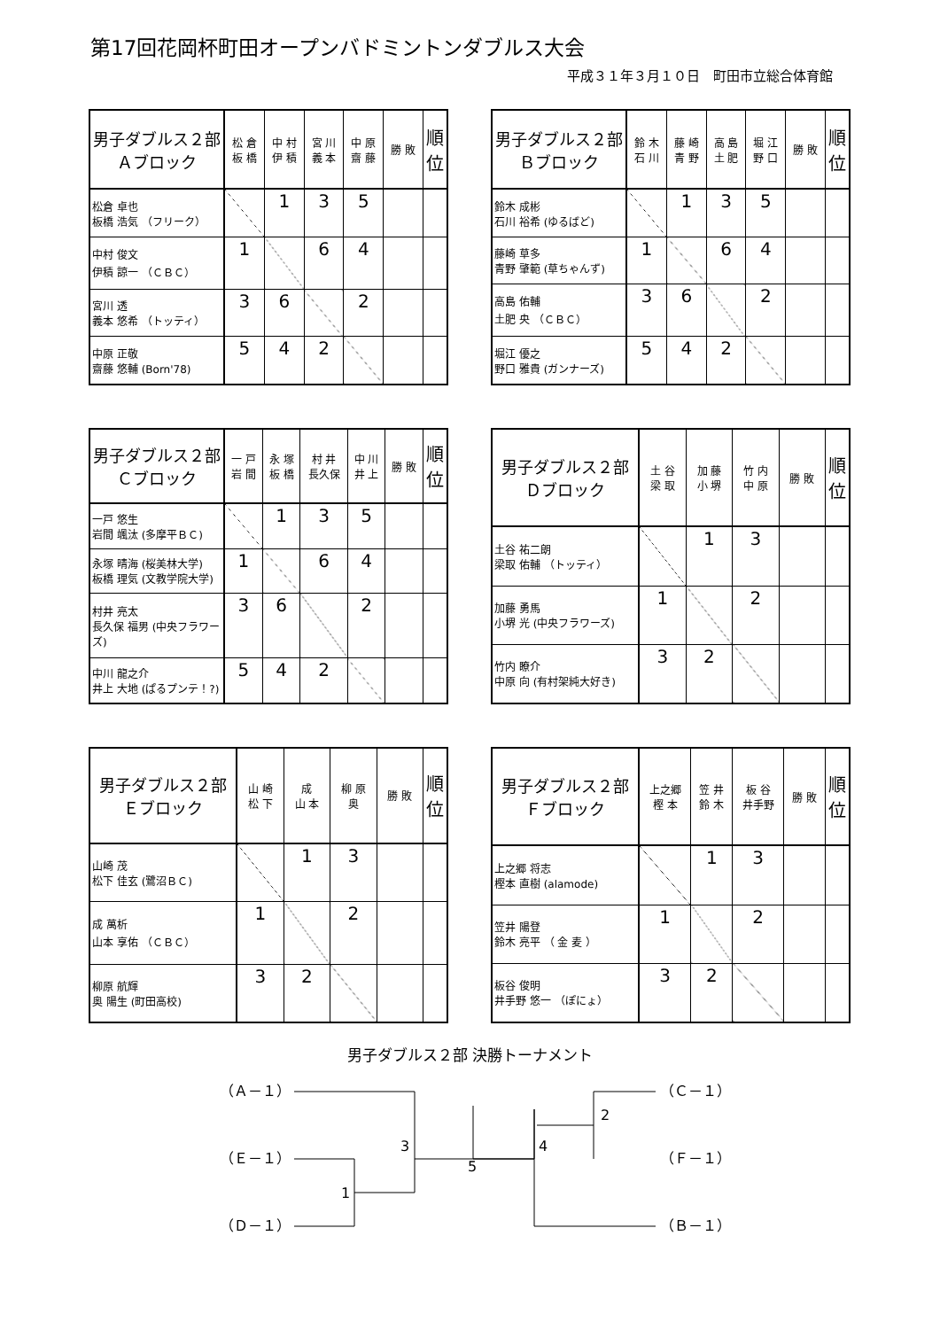第17回花岡杯町田オープンバドミントンダブルス大会
平成３１年３月１０日　町田市立総合体育館
| 男子ダブルス２部 Ａブロック | 松 倉 板 橋 | 中 村 伊 積 | 宮 川 義 本 | 中 原 齋 藤 | 勝 敗 | 順位 |
| --- | --- | --- | --- | --- | --- | --- |
| 松倉 卓也 板橋 浩気 （フリーク） | | 1 | 3 | 5 | | |
| 中村 俊文 伊積 諒一 （ＣＢＣ） | 1 | | 6 | 4 | | |
| 宮川 透 義本 悠希 （トッティ） | 3 | 6 | | 2 | | |
| 中原 正敬 齋藤 悠輔 (Born'78) | 5 | 4 | 2 | | | |
| 男子ダブルス２部 Ｂブロック | 鈴 木 石 川 | 藤 崎 青 野 | 高 島 土 肥 | 堀 江 野 口 | 勝 敗 | 順位 |
| --- | --- | --- | --- | --- | --- | --- |
| 鈴木 成彬 石川 裕希 (ゆるばど) | | 1 | 3 | 5 | | |
| 藤崎 草多 青野 肇範 (草ちゃんず) | 1 | | 6 | 4 | | |
| 高島 佑輔 土肥 央 （ＣＢＣ） | 3 | 6 | | 2 | | |
| 堀江 優之 野口 雅貴 (ガンナーズ) | 5 | 4 | 2 | | | |
| 男子ダブルス２部 Ｃブロック | 一 戸 岩 間 | 永 塚 板 橋 | 村 井 長久保 | 中 川 井 上 | 勝 敗 | 順位 |
| --- | --- | --- | --- | --- | --- | --- |
| 一戸 悠生 岩間 颯汰 (多摩平ＢＣ) | | 1 | 3 | 5 | | |
| 永塚 晴海 (桜美林大学) 板橋 理気 (文教学院大学) | 1 | | 6 | 4 | | |
| 村井 亮太 長久保 福男 (中央フラワーズ) | 3 | 6 | | 2 | | |
| 中川 龍之介 井上 大地 (ぱるプンテ！?) | 5 | 4 | 2 | | | |
| 男子ダブルス２部 Ｄブロック | 土 谷 梁 取 | 加 藤 小 堺 | 竹 内 中 原 | 勝 敗 | 順位 |
| --- | --- | --- | --- | --- | --- |
| 土谷 祐二朗 梁取 佑輔 （トッティ） | | 1 | 3 | | |
| 加藤 勇馬 小堺 光 (中央フラワーズ) | 1 | | 2 | | |
| 竹内 瞭介 中原 向 (有村架純大好き) | 3 | 2 | | | |
| 男子ダブルス２部 Ｅブロック | 山 崎 松 下 | 成 山 本 | 柳 原 奥 | 勝 敗 | 順位 |
| --- | --- | --- | --- | --- | --- |
| 山崎 茂 松下 佳玄 (鷺沼ＢＣ) | | 1 | 3 | | |
| 成 萬析 山本 享佑 （ＣＢＣ） | 1 | | 2 | | |
| 柳原 航輝 奥 陽生 (町田高校) | 3 | 2 | | | |
| 男子ダブルス２部 Ｆブロック | 上之郷 樫 本 | 笠 井 鈴 木 | 板 谷 井手野 | 勝 敗 | 順位 |
| --- | --- | --- | --- | --- | --- |
| 上之郷 将志 樫本 直樹 (alamode) | | 1 | 3 | | |
| 笠井 陽登 鈴木 亮平 （ 金 麦 ） | 1 | | 2 | | |
| 板谷 俊明 井手野 悠一 （ぽにょ） | 3 | 2 | | | |
男子ダブルス２部 決勝トーナメント
（Ａ－１）
（Ｅ－１）
（Ｄ－１）
（Ｃ－１）
（Ｆ－１）
（Ｂ－１）
3
1
5
4
2